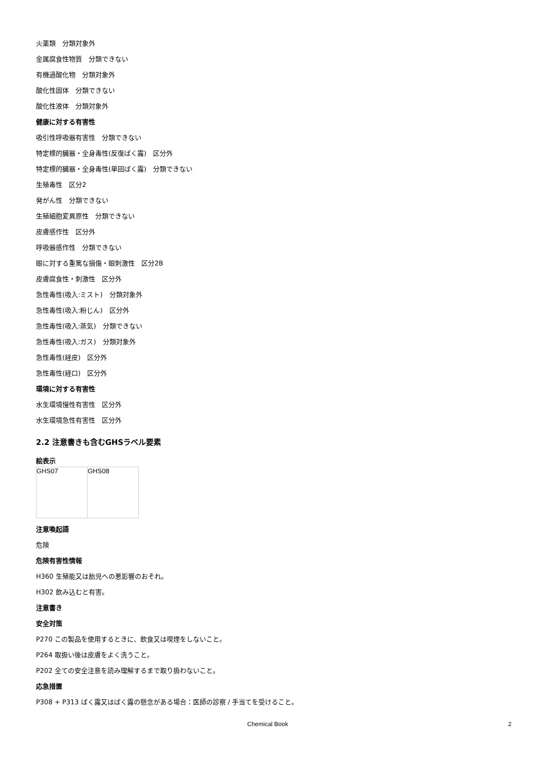火薬類　分類対象外
金属腐食性物質　分類できない
有機過酸化物　分類対象外
酸化性固体　分類できない
酸化性液体　分類対象外
健康に対する有害性
吸引性呼吸器有害性　分類できない
特定標的臓器・全身毒性(反復ばく露)　区分外
特定標的臓器・全身毒性(単回ばく露)　分類できない
生殖毒性　区分2
発がん性　分類できない
生殖細胞変異原性　分類できない
皮膚感作性　区分外
呼吸器感作性　分類できない
眼に対する重篤な損傷・眼刺激性　区分2B
皮膚腐食性・刺激性　区分外
急性毒性(吸入:ミスト)　分類対象外
急性毒性(吸入:粉じん)　区分外
急性毒性(吸入:蒸気)　分類できない
急性毒性(吸入:ガス)　分類対象外
急性毒性(経皮)　区分外
急性毒性(経口)　区分外
環境に対する有害性
水生環境慢性有害性　区分外
水生環境急性有害性　区分外
2.2 注意書きも含むGHSラベル要素
絵表示
| GHS07 | GHS08 |
注意喚起語
危険
危険有害性情報
H360 生殖能又は胎児への悪影響のおそれ。
H302 飲み込むと有害。
注意書き
安全対策
P270 この製品を使用するときに、飲食又は喫煙をしないこと。
P264 取扱い後は皮膚をよく洗うこと。
P202 全ての安全注意を読み理解するまで取り扱わないこと。
応急措置
P308 + P313 ばく露又はばく露の懸念がある場合：医師の診察 / 手当てを受けること。
Chemical Book 2